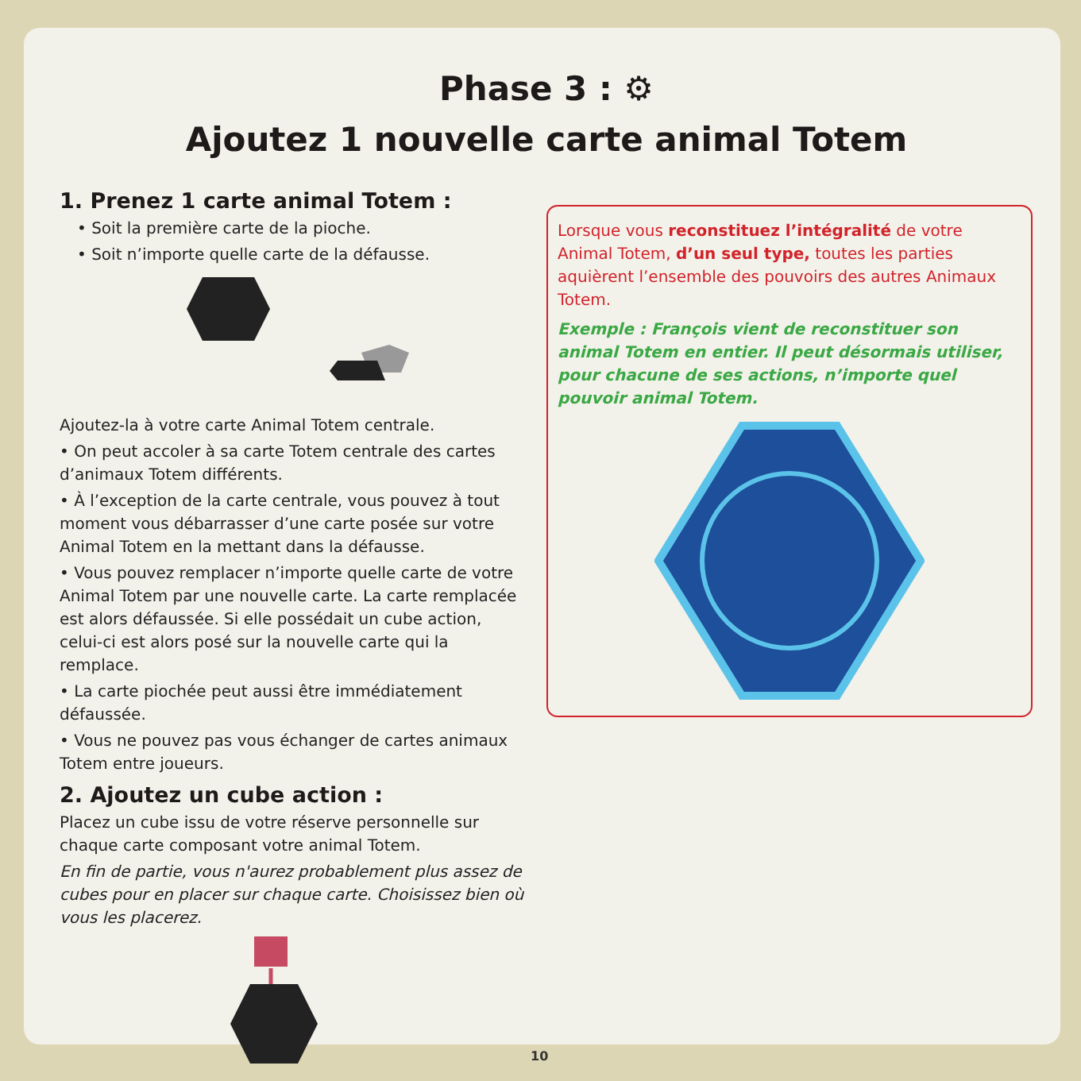Phase 3 : ⚙
Ajoutez 1 nouvelle carte animal Totem
1. Prenez 1 carte animal Totem :
• Soit la première carte de la pioche.
• Soit n’importe quelle carte de la défausse.
Ajoutez-la à votre carte Animal Totem centrale.
• On peut accoler à sa carte Totem centrale des cartes d’animaux Totem différents.
• À l’exception de la carte centrale, vous pouvez à tout moment vous débarrasser d’une carte posée sur votre Animal Totem en la mettant dans la défausse.
• Vous pouvez remplacer n’importe quelle carte de votre Animal Totem par une nouvelle carte. La carte remplacée est alors défaussée. Si elle possédait un cube action, celui-ci est alors posé sur la nouvelle carte qui la remplace.
• La carte piochée peut aussi être immédiatement défaussée.
• Vous ne pouvez pas vous échanger de cartes animaux Totem entre joueurs.
2. Ajoutez un cube action :
Placez un cube issu de votre réserve personnelle sur chaque carte composant votre animal Totem.
En fin de partie, vous n'aurez probablement plus assez de cubes pour en placer sur chaque carte. Choisissez bien où vous les placerez.
Lorsque vous reconstituez l’intégralité de votre Animal Totem, d’un seul type, toutes les parties aquièrent l’ensemble des pouvoirs des autres Animaux Totem.
Exemple : François vient de reconstituer son animal Totem en entier. Il peut désormais utiliser, pour chacune de ses actions, n’importe quel pouvoir animal Totem.
10